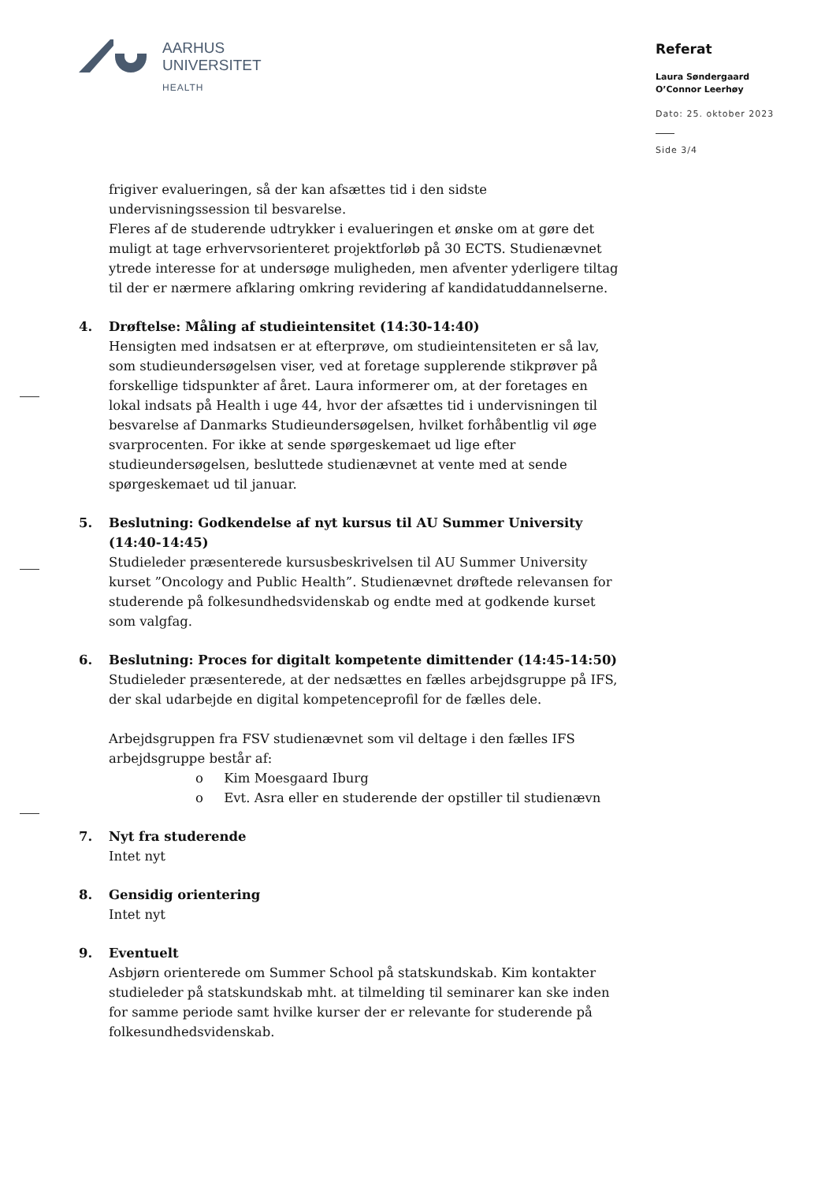AARHUS
UNIVERSITET
HEALTH
Referat
Laura Søndergaard
O’Connor Leerhøy
Dato: 25. oktober 2023
Side 3/4
frigiver evalueringen, så der kan afsættes tid i den sidste undervisningssession til besvarelse.
Fleres af de studerende udtrykker i evalueringen et ønske om at gøre det muligt at tage erhvervsorienteret projektforløb på 30 ECTS. Studienævnet ytrede interesse for at undersøge muligheden, men afventer yderligere tiltag til der er nærmere afklaring omkring revidering af kandidatuddannelserne.
4. Drøftelse: Måling af studieintensitet (14:30-14:40)
Hensigten med indsatsen er at efterprøve, om studieintensiteten er så lav, som studieundersøgelsen viser, ved at foretage supplerende stikprøver på forskellige tidspunkter af året. Laura informerer om, at der foretages en lokal indsats på Health i uge 44, hvor der afsættes tid i undervisningen til besvarelse af Danmarks Studieundersøgelsen, hvilket forhåbentlig vil øge svarprocenten. For ikke at sende spørgeskemaet ud lige efter studieundersøgelsen, besluttede studienævnet at vente med at sende spørgeskemaet ud til januar.
5. Beslutning: Godkendelse af nyt kursus til AU Summer University (14:40-14:45)
Studieleder præsenterede kursusbeskrivelsen til AU Summer University kurset ”Oncology and Public Health”. Studienævnet drøftede relevansen for studerende på folkesundhedsvidenskab og endte med at godkende kurset som valgfag.
6. Beslutning: Proces for digitalt kompetente dimittender (14:45-14:50)
Studieleder præsenterede, at der nedsættes en fælles arbejdsgruppe på IFS, der skal udarbejde en digital kompetenceprofil for de fælles dele.
Arbejdsgruppen fra FSV studienævnet som vil deltage i den fælles IFS arbejdsgruppe består af:
o Kim Moesgaard Iburg
o Evt. Asra eller en studerende der opstiller til studienævn
7. Nyt fra studerende
Intet nyt
8. Gensidig orientering
Intet nyt
9. Eventuelt
Asbjørn orienterede om Summer School på statskundskab. Kim kontakter studieleder på statskundskab mht. at tilmelding til seminarer kan ske inden for samme periode samt hvilke kurser der er relevante for studerende på folkesundhedsvidenskab.